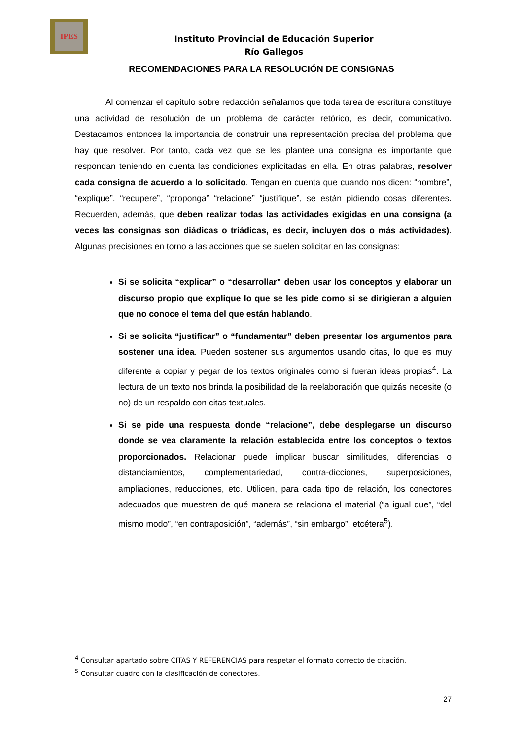IPES
Instituto Provincial de Educación Superior
Río Gallegos
RECOMENDACIONES PARA LA RESOLUCIÓN DE CONSIGNAS
Al comenzar el capítulo sobre redacción señalamos que toda tarea de escritura constituye una actividad de resolución de un problema de carácter retórico, es decir, comunicativo. Destacamos entonces la importancia de construir una representación precisa del problema que hay que resolver. Por tanto, cada vez que se les plantee una consigna es importante que respondan teniendo en cuenta las condiciones explicitadas en ella. En otras palabras, resolver cada consigna de acuerdo a lo solicitado. Tengan en cuenta que cuando nos dicen: “nombre”, “explique”, “recupere”, “proponga” “relacione” “justifique”, se están pidiendo cosas diferentes. Recuerden, además, que deben realizar todas las actividades exigidas en una consigna (a veces las consignas son diádicas o triádicas, es decir, incluyen dos o más actividades). Algunas precisiones en torno a las acciones que se suelen solicitar en las consignas:
Si se solicita “explicar” o “desarrollar” deben usar los conceptos y elaborar un discurso propio que explique lo que se les pide como si se dirigieran a alguien que no conoce el tema del que están hablando.
Si se solicita “justificar” o “fundamentar” deben presentar los argumentos para sostener una idea. Pueden sostener sus argumentos usando citas, lo que es muy diferente a copiar y pegar de los textos originales como si fueran ideas propias<sup>4</sup>. La lectura de un texto nos brinda la posibilidad de la reelaboración que quizás necesite (o no) de un respaldo con citas textuales.
Si se pide una respuesta donde “relacione”, debe desplegarse un discurso donde se vea claramente la relación establecida entre los conceptos o textos proporcionados. Relacionar puede implicar buscar similitudes, diferencias o distanciamientos, complementariedad, contra-dicciones, superposiciones, ampliaciones, reducciones, etc. Utilicen, para cada tipo de relación, los conectores adecuados que muestren de qué manera se relaciona el material (“a igual que”, “del mismo modo”, “en contraposición”, “además”, “sin embargo”, etcétera<sup>5</sup>).
<sup>4</sup> Consultar apartado sobre CITAS Y REFERENCIAS para respetar el formato correcto de citación.
<sup>5</sup> Consultar cuadro con la clasificación de conectores.
27